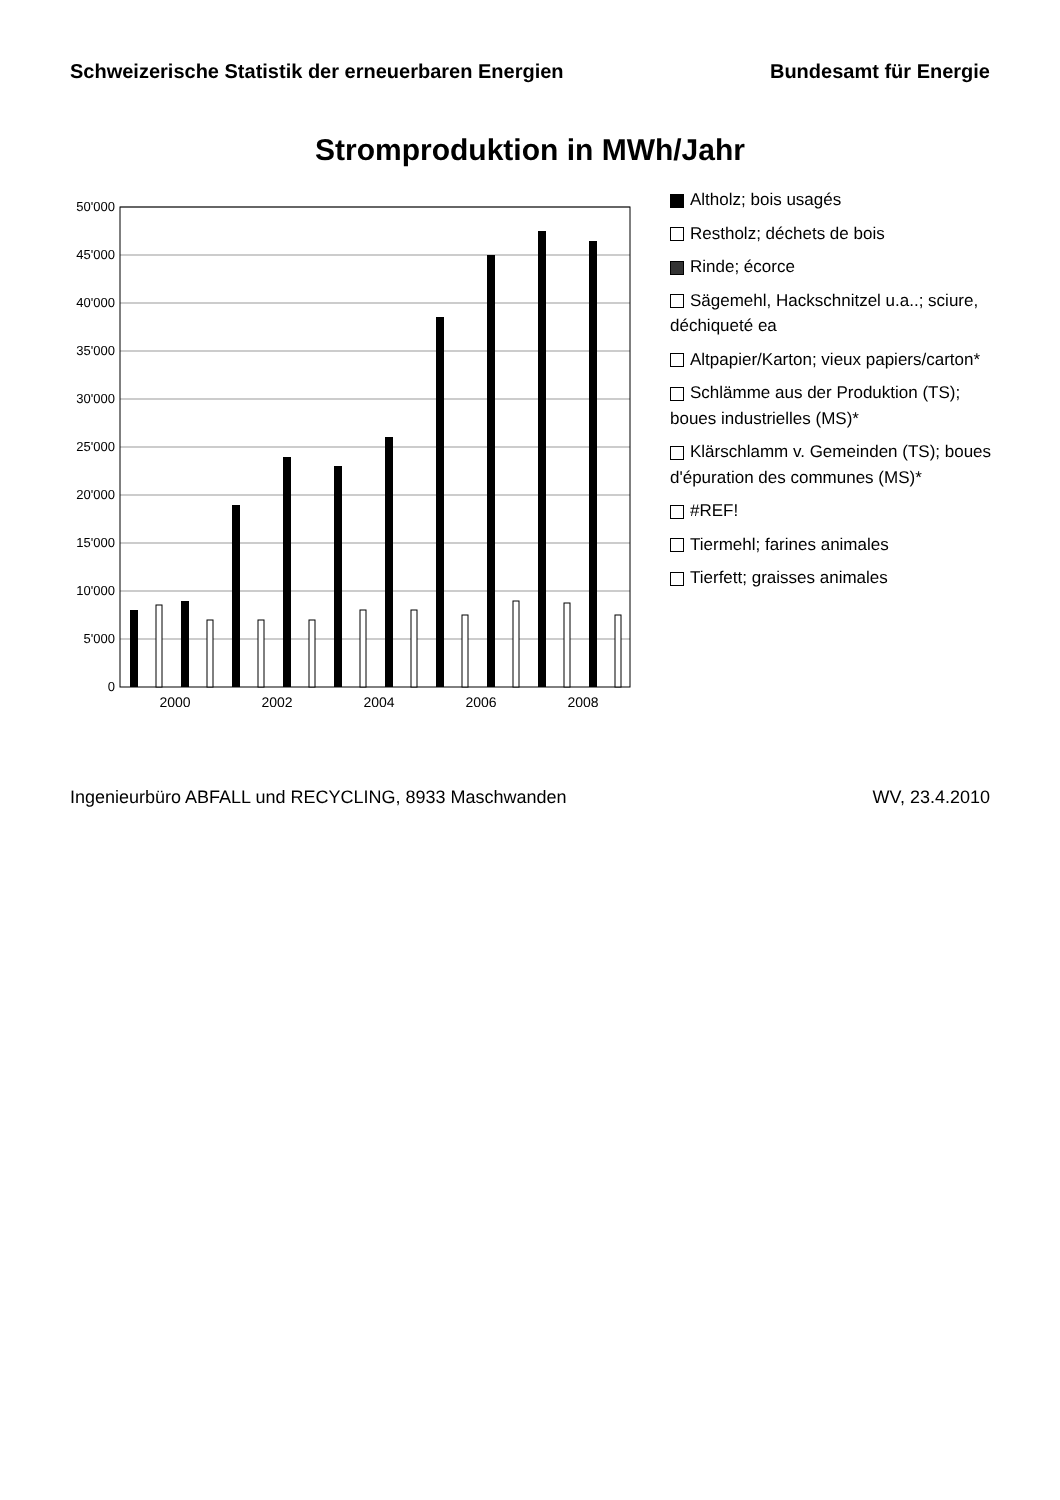Schweizerische Statistik der erneuerbaren Energien Bundesamt für Energie
Stromproduktion in MWh/Jahr
50'000
45'000
40'000
35'000
30'000
25'000
20'000
15'000
10'000
5'000
0
2000
2002
2004
2006
2008
Altholz; bois usagés
Restholz; déchets de bois
Rinde; écorce
Sägemehl, Hackschnitzel u.a..; sciure, déchiqueté ea
Altpapier/Karton; vieux papiers/carton*
Schlämme aus der Produktion (TS); boues industrielles (MS)*
Klärschlamm v. Gemeinden (TS); boues d'épuration des communes (MS)*
#REF!
Tiermehl; farines animales
Tierfett; graisses animales
Ingenieurbüro ABFALL und RECYCLING, 8933 Maschwanden WV, 23.4.2010